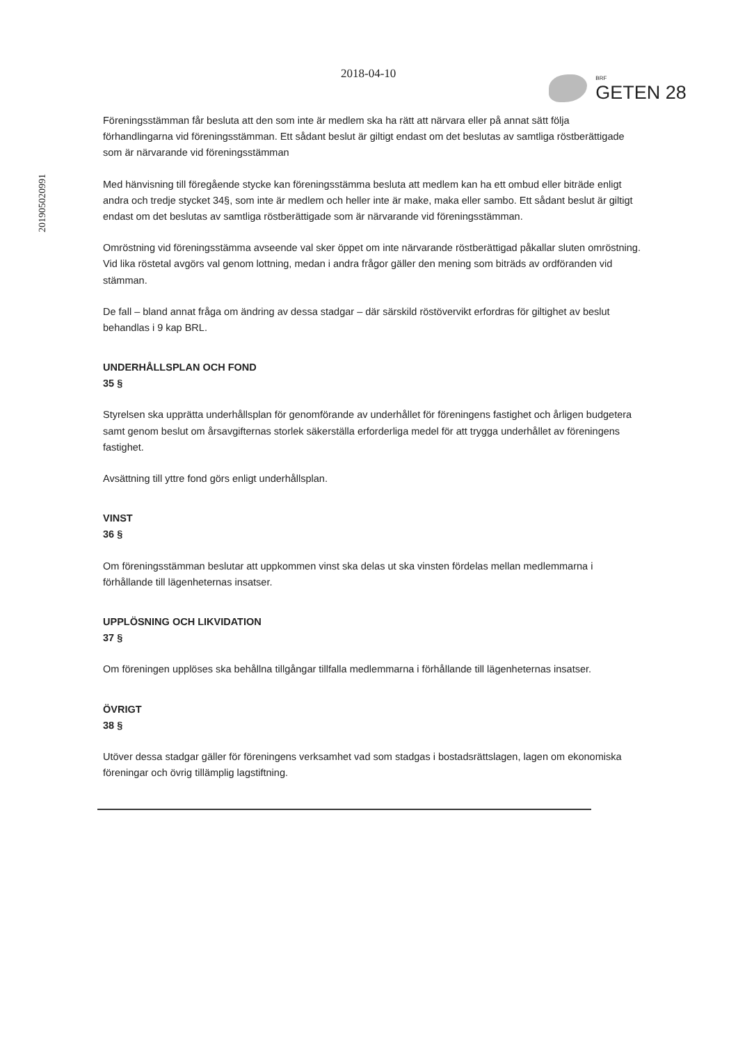201905020991
2018-04-10
BRF
GETEN 28
Föreningsstämman får besluta att den som inte är medlem ska ha rätt att närvara eller på annat sätt följa förhandlingarna vid föreningsstämman. Ett sådant beslut är giltigt endast om det beslutas av samtliga röstberättigade som är närvarande vid föreningsstämman
Med hänvisning till föregående stycke kan föreningsstämma besluta att medlem kan ha ett ombud eller biträde enligt andra och tredje stycket 34§, som inte är medlem och heller inte är make, maka eller sambo. Ett sådant beslut är giltigt endast om det beslutas av samtliga röstberättigade som är närvarande vid föreningsstämman.
Omröstning vid föreningsstämma avseende val sker öppet om inte närvarande röstberättigad påkallar sluten omröstning. Vid lika röstetal avgörs val genom lottning, medan i andra frågor gäller den mening som biträds av ordföranden vid stämman.
De fall – bland annat fråga om ändring av dessa stadgar – där särskild röstövervikt erfordras för giltighet av beslut behandlas i 9 kap BRL.
UNDERHÅLLSPLAN OCH FOND
35 §
Styrelsen ska upprätta underhållsplan för genomförande av underhållet för föreningens fastighet och årligen budgetera samt genom beslut om årsavgifternas storlek säkerställa erforderliga medel för att trygga underhållet av föreningens fastighet.
Avsättning till yttre fond görs enligt underhållsplan.
VINST
36 §
Om föreningsstämman beslutar att uppkommen vinst ska delas ut ska vinsten fördelas mellan medlemmarna i förhållande till lägenheternas insatser.
UPPLÖSNING OCH LIKVIDATION
37 §
Om föreningen upplöses ska behållna tillgångar tillfalla medlemmarna i förhållande till lägenheternas insatser.
ÖVRIGT
38 §
Utöver dessa stadgar gäller för föreningens verksamhet vad som stadgas i bostadsrättslagen, lagen om ekonomiska föreningar och övrig tillämplig lagstiftning.